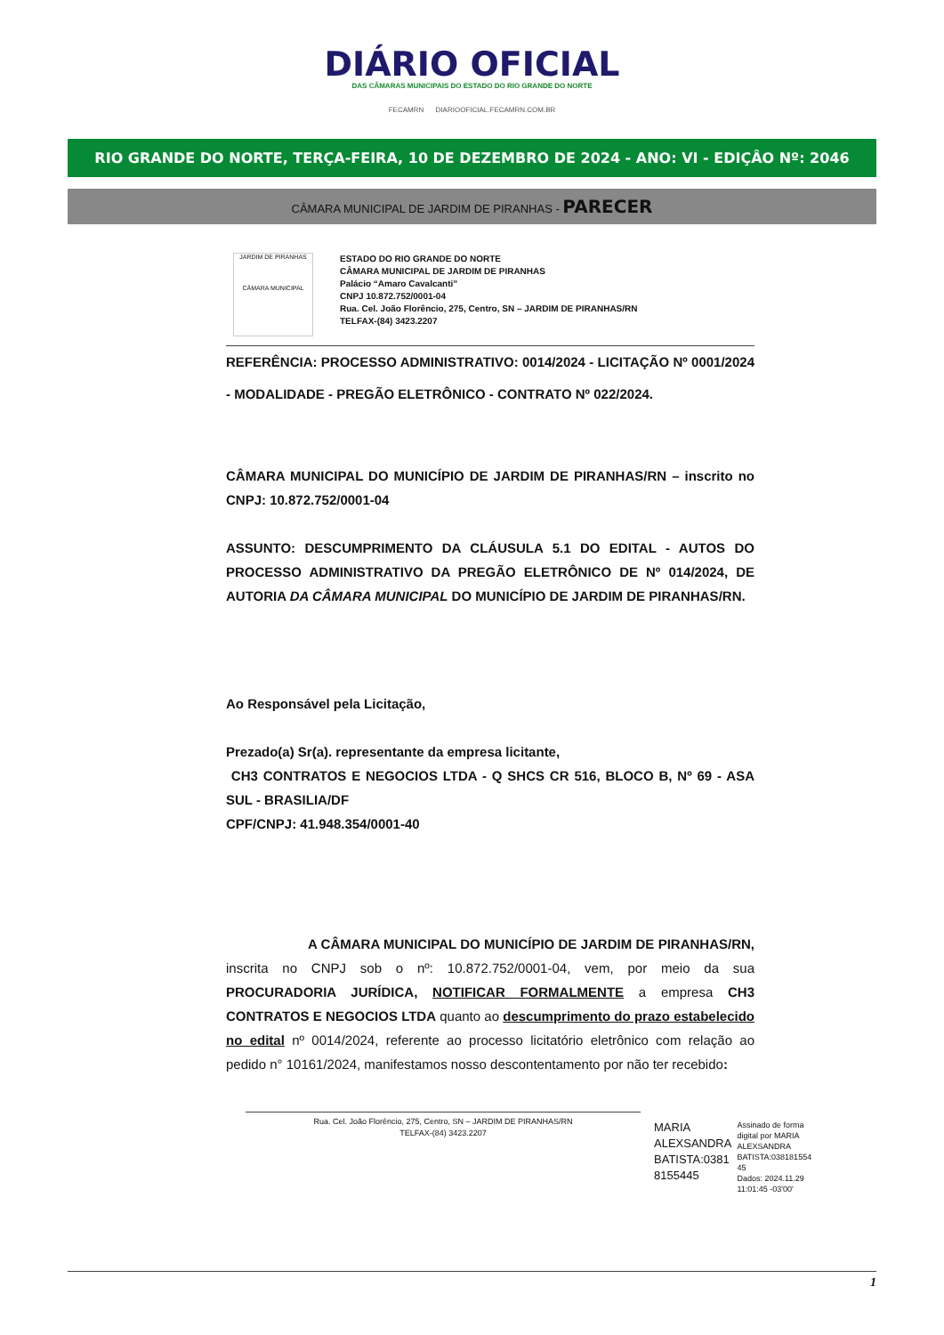DIÁRIO OFICIAL
DAS CÂMARAS MUNICIPAIS DO ESTADO DO RIO GRANDE DO NORTE
FECAMRN DIARIOOFICIAL.FECAMRN.COM.BR
RIO GRANDE DO NORTE, TERÇA-FEIRA, 10 DE DEZEMBRO DE 2024 - ANO: VI - EDIÇÂO Nº: 2046
CÂMARA MUNICIPAL DE JARDIM DE PIRANHAS - PARECER
JARDIM DE PIRANHAS
CÂMARA MUNICIPAL
ESTADO DO RIO GRANDE DO NORTE
CÂMARA MUNICIPAL DE JARDIM DE PIRANHAS
Palácio “Amaro Cavalcanti”
CNPJ 10.872.752/0001-04
Rua. Cel. João Florêncio, 275, Centro, SN – JARDIM DE PIRANHAS/RN
TELFAX-(84) 3423.2207
REFERÊNCIA: PROCESSO ADMINISTRATIVO: 0014/2024 - LICITAÇÃO Nº 0001/2024 - MODALIDADE - PREGÃO ELETRÔNICO - CONTRATO Nº 022/2024.
CÂMARA MUNICIPAL DO MUNICÍPIO DE JARDIM DE PIRANHAS/RN – inscrito no CNPJ: 10.872.752/0001-04
ASSUNTO: DESCUMPRIMENTO DA CLÁUSULA 5.1 DO EDITAL - AUTOS DO PROCESSO ADMINISTRATIVO DA PREGÃO ELETRÔNICO DE Nº 014/2024, DE AUTORIA DA CÂMARA MUNICIPAL DO MUNICÍPIO DE JARDIM DE PIRANHAS/RN.
Ao Responsável pela Licitação,
Prezado(a) Sr(a). representante da empresa licitante,
CH3 CONTRATOS E NEGOCIOS LTDA - Q SHCS CR 516, BLOCO B, Nº 69 - ASA SUL - BRASILIA/DF
CPF/CNPJ: 41.948.354/0001-40
A CÂMARA MUNICIPAL DO MUNICÍPIO DE JARDIM DE PIRANHAS/RN, inscrita no CNPJ sob o nº: 10.872.752/0001-04, vem, por meio da sua PROCURADORIA JURÍDICA, NOTIFICAR FORMALMENTE a empresa CH3 CONTRATOS E NEGOCIOS LTDA quanto ao descumprimento do prazo estabelecido no edital nº 0014/2024, referente ao processo licitatório eletrônico com relação ao pedido n° 10161/2024, manifestamos nosso descontentamento por não ter recebido:
Rua. Cel. João Florêncio, 275, Centro, SN – JARDIM DE PIRANHAS/RN
TELFAX-(84) 3423.2207
MARIA
ALEXSANDRA
BATISTA:0381
8155445
Assinado de forma
digital por MARIA
ALEXSANDRA
BATISTA:038181554
45
Dados: 2024.11.29
11:01:45 -03'00'
1